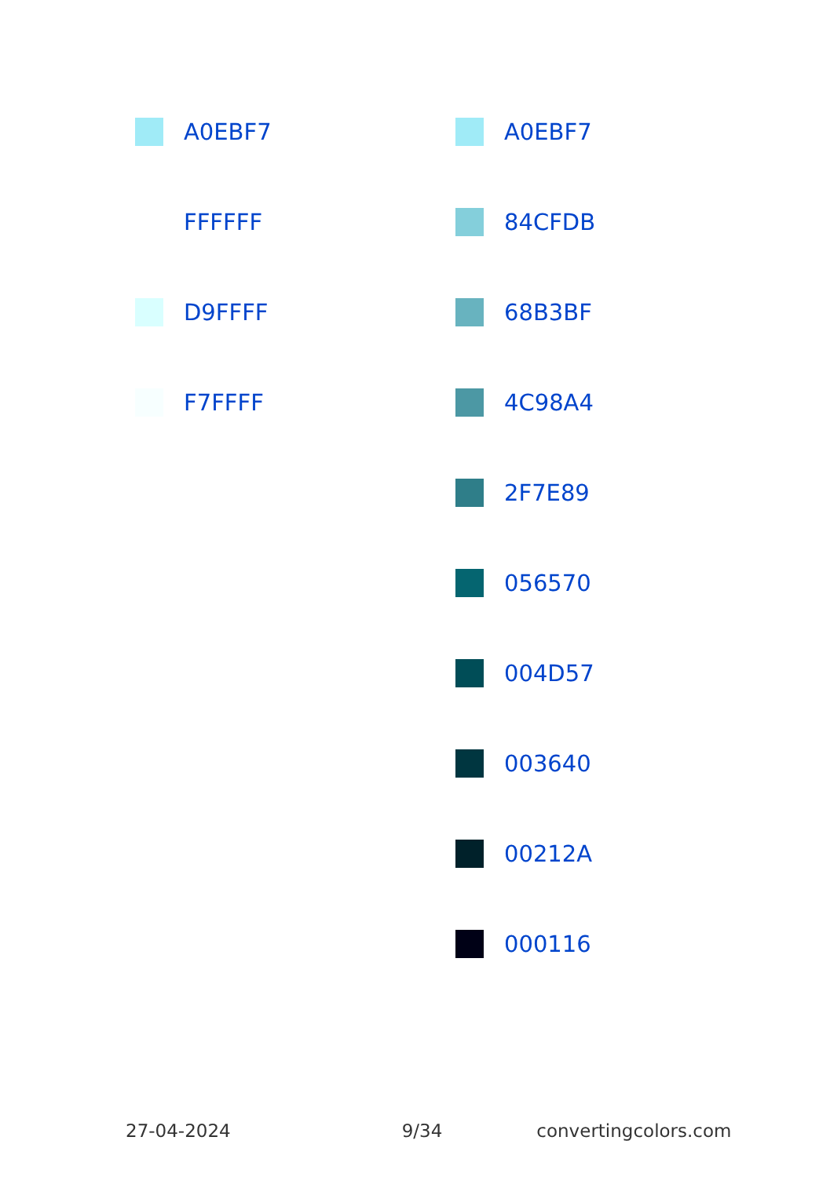A0EBF7
FFFFFF
D9FFFF
F7FFFF
A0EBF7
84CFDB
68B3BF
4C98A4
2F7E89
056570
004D57
003640
00212A
000116
27-04-2024 9/34 convertingcolors.com